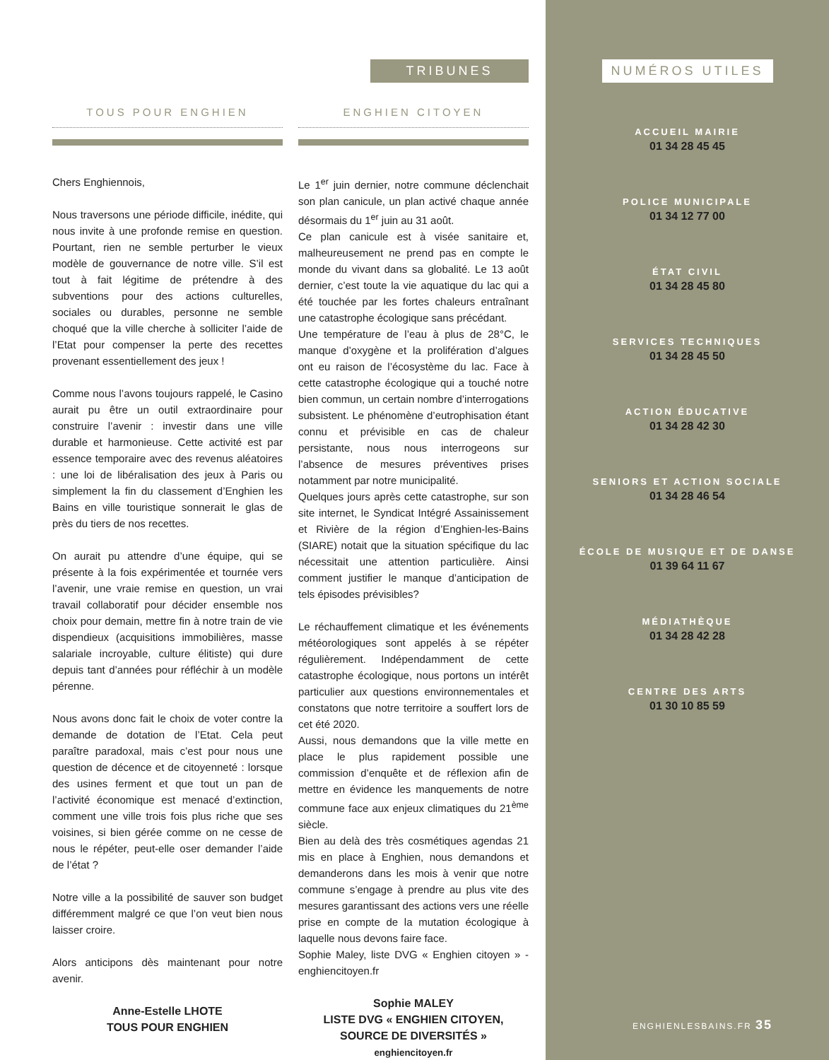TRIBUNES
TOUS POUR ENGHIEN
Chers Enghiennois,
Nous traversons une période difficile, inédite, qui nous invite à une profonde remise en question. Pourtant, rien ne semble perturber le vieux modèle de gouvernance de notre ville. S’il est tout à fait légitime de prétendre à des subventions pour des actions culturelles, sociales ou durables, personne ne semble choqué que la ville cherche à solliciter l’aide de l’Etat pour compenser la perte des recettes provenant essentiellement des jeux !
Comme nous l’avons toujours rappelé, le Casino aurait pu être un outil extraordinaire pour construire l’avenir : investir dans une ville durable et harmonieuse. Cette activité est par essence temporaire avec des revenus aléatoires : une loi de libéralisation des jeux à Paris ou simplement la fin du classement d’Enghien les Bains en ville touristique sonnerait le glas de près du tiers de nos recettes.
On aurait pu attendre d’une équipe, qui se présente à la fois expérimentée et tournée vers l’avenir, une vraie remise en question, un vrai travail collaboratif pour décider ensemble nos choix pour demain, mettre fin à notre train de vie dispendieux (acquisitions immobilières, masse salariale incroyable, culture élitiste) qui dure depuis tant d’années pour réfléchir à un modèle pérenne.
Nous avons donc fait le choix de voter contre la demande de dotation de l’Etat. Cela peut paraître paradoxal, mais c’est pour nous une question de décence et de citoyenneté : lorsque des usines ferment et que tout un pan de l’activité économique est menacé d’extinction, comment une ville trois fois plus riche que ses voisines, si bien gérée comme on ne cesse de nous le répéter, peut-elle oser demander l’aide de l’état ?
Notre ville a la possibilité de sauver son budget différemment malgré ce que l’on veut bien nous laisser croire.
Alors anticipons dès maintenant pour notre avenir.
Anne-Estelle LHOTE
TOUS POUR ENGHIEN
ENGHIEN CITOYEN
Le 1<sup>er</sup> juin dernier, notre commune déclenchait son plan canicule, un plan activé chaque année désormais du 1<sup>er</sup> juin au 31 août.
Ce plan canicule est à visée sanitaire et, malheureusement ne prend pas en compte le monde du vivant dans sa globalité. Le 13 août dernier, c’est toute la vie aquatique du lac qui a été touchée par les fortes chaleurs entraînant une catastrophe écologique sans précédant.
Une température de l’eau à plus de 28°C, le manque d’oxygène et la prolifération d’algues ont eu raison de l’écosystème du lac. Face à cette catastrophe écologique qui a touché notre bien commun, un certain nombre d’interrogations subsistent. Le phénomène d’eutrophisation étant connu et prévisible en cas de chaleur persistante, nous nous interrogeons sur l’absence de mesures préventives prises notamment par notre municipalité.
Quelques jours après cette catastrophe, sur son site internet, le Syndicat Intégré Assainissement et Rivière de la région d’Enghien-les-Bains (SIARE) notait que la situation spécifique du lac nécessitait une attention particulière. Ainsi comment justifier le manque d’anticipation de tels épisodes prévisibles?
Le réchauffement climatique et les événements météorologiques sont appelés à se répéter régulièrement. Indépendamment de cette catastrophe écologique, nous portons un intérêt particulier aux questions environnementales et constatons que notre territoire a souffert lors de cet été 2020.
Aussi, nous demandons que la ville mette en place le plus rapidement possible une commission d’enquête et de réflexion afin de mettre en évidence les manquements de notre commune face aux enjeux climatiques du 21<sup>ème</sup> siècle.
Bien au delà des très cosmétiques agendas 21 mis en place à Enghien, nous demandons et demanderons dans les mois à venir que notre commune s’engage à prendre au plus vite des mesures garantissant des actions vers une réelle prise en compte de la mutation écologique à laquelle nous devons faire face.
Sophie Maley, liste DVG « Enghien citoyen » - enghiencitoyen.fr
Sophie MALEY
LISTE DVG « ENGHIEN CITOYEN, SOURCE DE DIVERSITÉS »
enghiencitoyen.fr
NUMÉROS UTILES
ACCUEIL MAIRIE
01 34 28 45 45
POLICE MUNICIPALE
01 34 12 77 00
ÉTAT CIVIL
01 34 28 45 80
SERVICES TECHNIQUES
01 34 28 45 50
ACTION ÉDUCATIVE
01 34 28 42 30
SENIORS ET ACTION SOCIALE
01 34 28 46 54
ÉCOLE DE MUSIQUE ET DE DANSE
01 39 64 11 67
MÉDIATHÈQUE
01 34 28 42 28
CENTRE DES ARTS
01 30 10 85 59
ENGHIENLESBAINS.FR 35